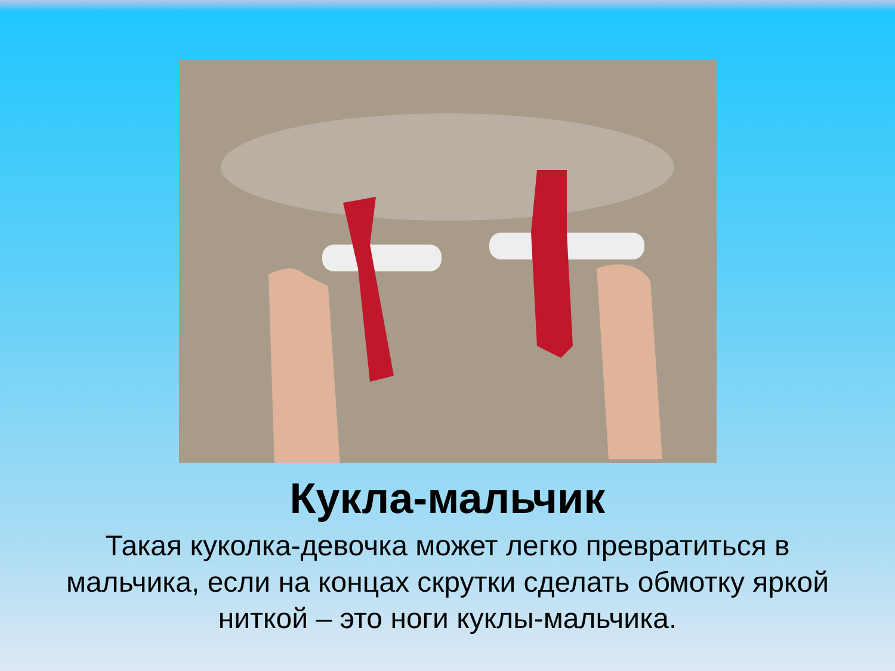Кукла-мальчик
Такая куколка-девочка может легко превратиться в мальчика, если на концах скрутки сделать обмотку яркой ниткой – это ноги куклы-мальчика.